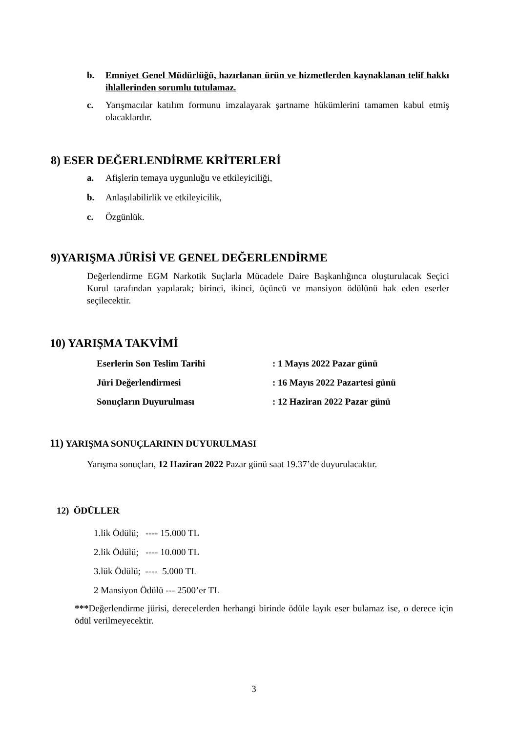b. Emniyet Genel Müdürlüğü, hazırlanan ürün ve hizmetlerden kaynaklanan telif hakkı ihlallerinden sorumlu tutulamaz.
c. Yarışmacılar katılım formunu imzalayarak şartname hükümlerini tamamen kabul etmiş olacaklardır.
8) ESER DEĞERLENDİRME KRİTERLERİ
a. Afişlerin temaya uygunluğu ve etkileyiciliği,
b. Anlaşılabilirlik ve etkileyicilik,
c. Özgünlük.
9)YARIŞMA JÜRİSİ VE GENEL DEĞERLENDİRME
Değerlendirme EGM Narkotik Suçlarla Mücadele Daire Başkanlığınca oluşturulacak Seçici Kurul tarafından yapılarak; birinci, ikinci, üçüncü ve mansiyon ödülünü hak eden eserler seçilecektir.
10) YARIŞMA TAKVİMİ
Eserlerin Son Teslim Tarihi : 1 Mayıs 2022 Pazar günü
Jüri Değerlendirmesi : 16 Mayıs 2022 Pazartesi günü
Sonuçların Duyurulması : 12 Haziran 2022 Pazar günü
11) YARIŞMA SONUÇLARININ DUYURULMASI
Yarışma sonuçları, 12 Haziran 2022 Pazar günü saat 19.37’de duyurulacaktır.
12) ÖDÜLLER
1.lik Ödülü; ---- 15.000 TL
2.lik Ödülü; ---- 10.000 TL
3.lük Ödülü; ---- 5.000 TL
2 Mansiyon Ödülü --- 2500’er TL
***Değerlendirme jürisi, derecelerden herhangi birinde ödüle layık eser bulamaz ise, o derece için ödül verilmeyecektir.
3